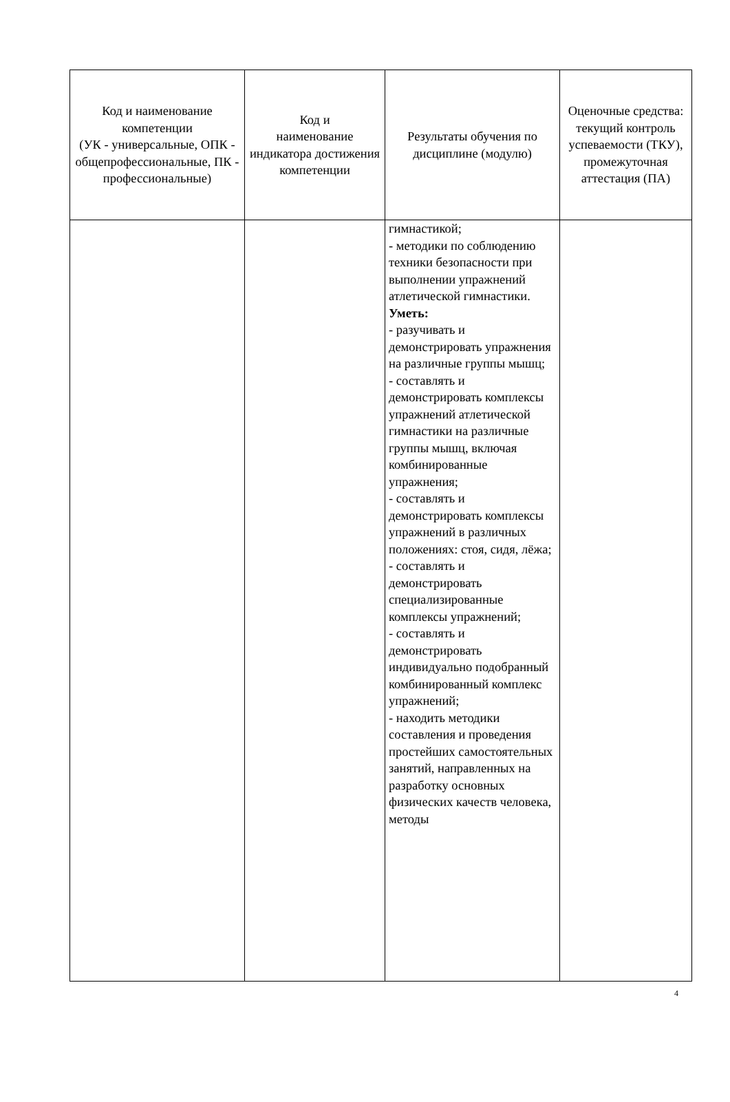| Код и наименование компетенции (УК - универсальные, ОПК - общепрофессиональные, ПК - профессиональные) | Код и наименование индикатора достижения компетенции | Результаты обучения по дисциплине (модулю) | Оценочные средства: текущий контроль успеваемости (ТКУ), промежуточная аттестация (ПА) |
| --- | --- | --- | --- |
| | | гимнастикой; - методики по соблюдению техники безопасности при выполнении упражнений атлетической гимнастики. Уметь: - разучивать и демонстрировать упражнения на различные группы мышц; - составлять и демонстрировать комплексы упражнений атлетической гимнастики на различные группы мышц, включая комбинированные упражнения; - составлять и демонстрировать комплексы упражнений в различных положениях: стоя, сидя, лёжа; - составлять и демонстрировать специализированные комплексы упражнений; - составлять и демонстрировать индивидуально подобранный комбинированный комплекс упражнений; - находить методики составления и проведения простейших самостоятельных занятий, направленных на разработку основных физических качеств человека, методы | |
4